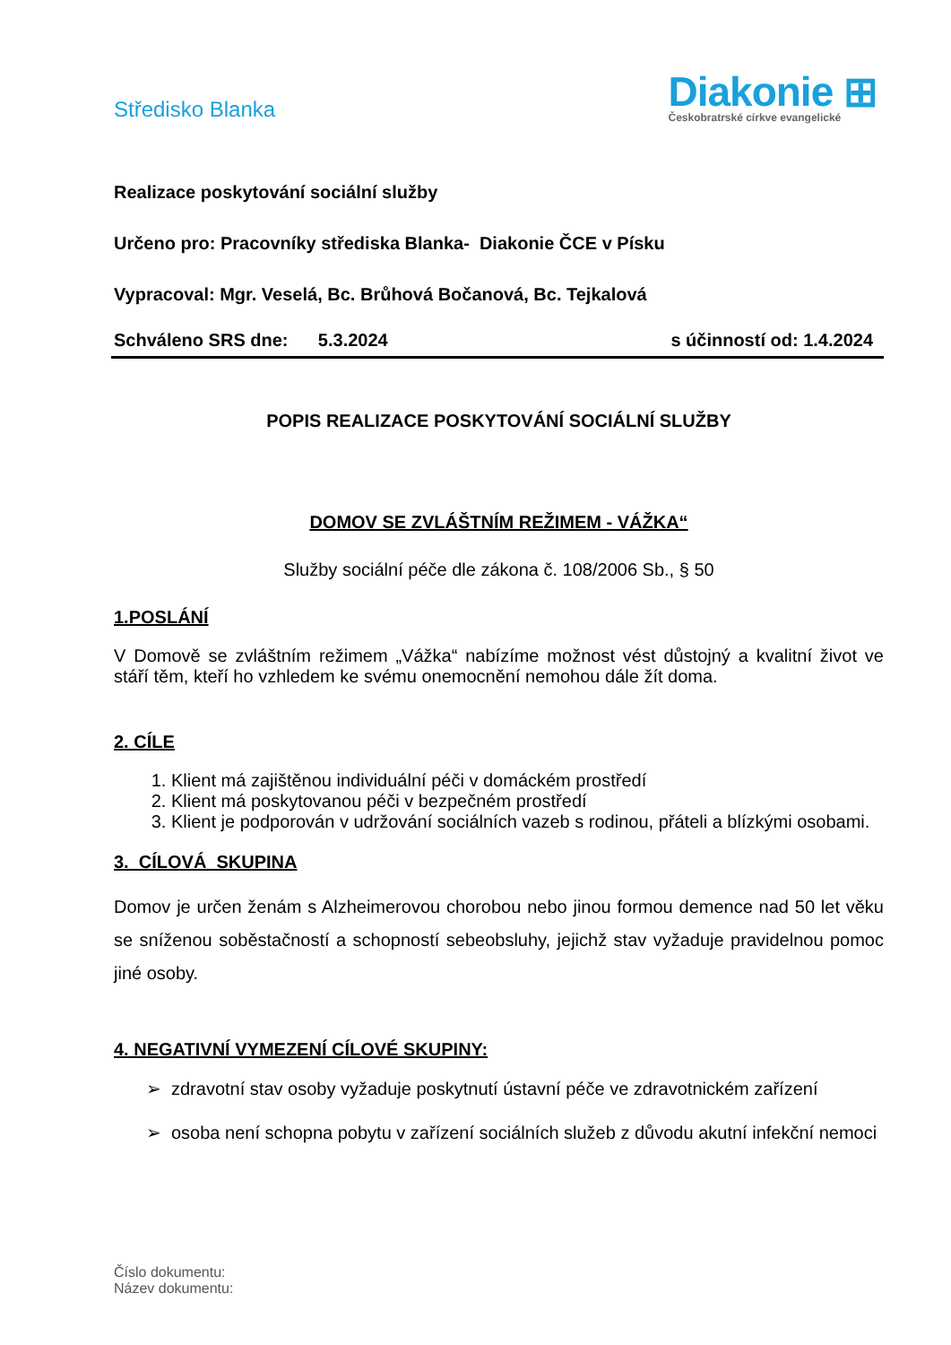Středisko Blanka
Diakonie ⊞
Českobratrské církve evangelické
Realizace poskytování sociální služby
Určeno pro: Pracovníky střediska Blanka- Diakonie ČCE v Písku
Vypracoval: Mgr. Veselá, Bc. Brůhová Bočanová, Bc. Tejkalová
Schváleno SRS dne: 5.3.2024 s účinností od: 1.4.2024
POPIS REALIZACE POSKYTOVÁNÍ SOCIÁLNÍ SLUŽBY
DOMOV SE ZVLÁŠTNÍM REŽIMEM - VÁŽKA“
Služby sociální péče dle zákona č. 108/2006 Sb., § 50
1.POSLÁNÍ
V Domově se zvláštním režimem „Vážka“ nabízíme možnost vést důstojný a kvalitní život ve stáří těm, kteří ho vzhledem ke svému onemocnění nemohou dále žít doma.
2. CÍLE
1. Klient má zajištěnou individuální péči v domáckém prostředí
2. Klient má poskytovanou péči v bezpečném prostředí
3. Klient je podporován v udržování sociálních vazeb s rodinou, přáteli a blízkými osobami.
3. CÍLOVÁ SKUPINA
Domov je určen ženám s Alzheimerovou chorobou nebo jinou formou demence nad 50 let věku se sníženou soběstačností a schopností sebeobsluhy, jejichž stav vyžaduje pravidelnou pomoc jiné osoby.
4. NEGATIVNÍ VYMEZENÍ CÍLOVÉ SKUPINY:
zdravotní stav osoby vyžaduje poskytnutí ústavní péče ve zdravotnickém zařízení
osoba není schopna pobytu v zařízení sociálních služeb z důvodu akutní infekční nemoci
Číslo dokumentu:
Název dokumentu: